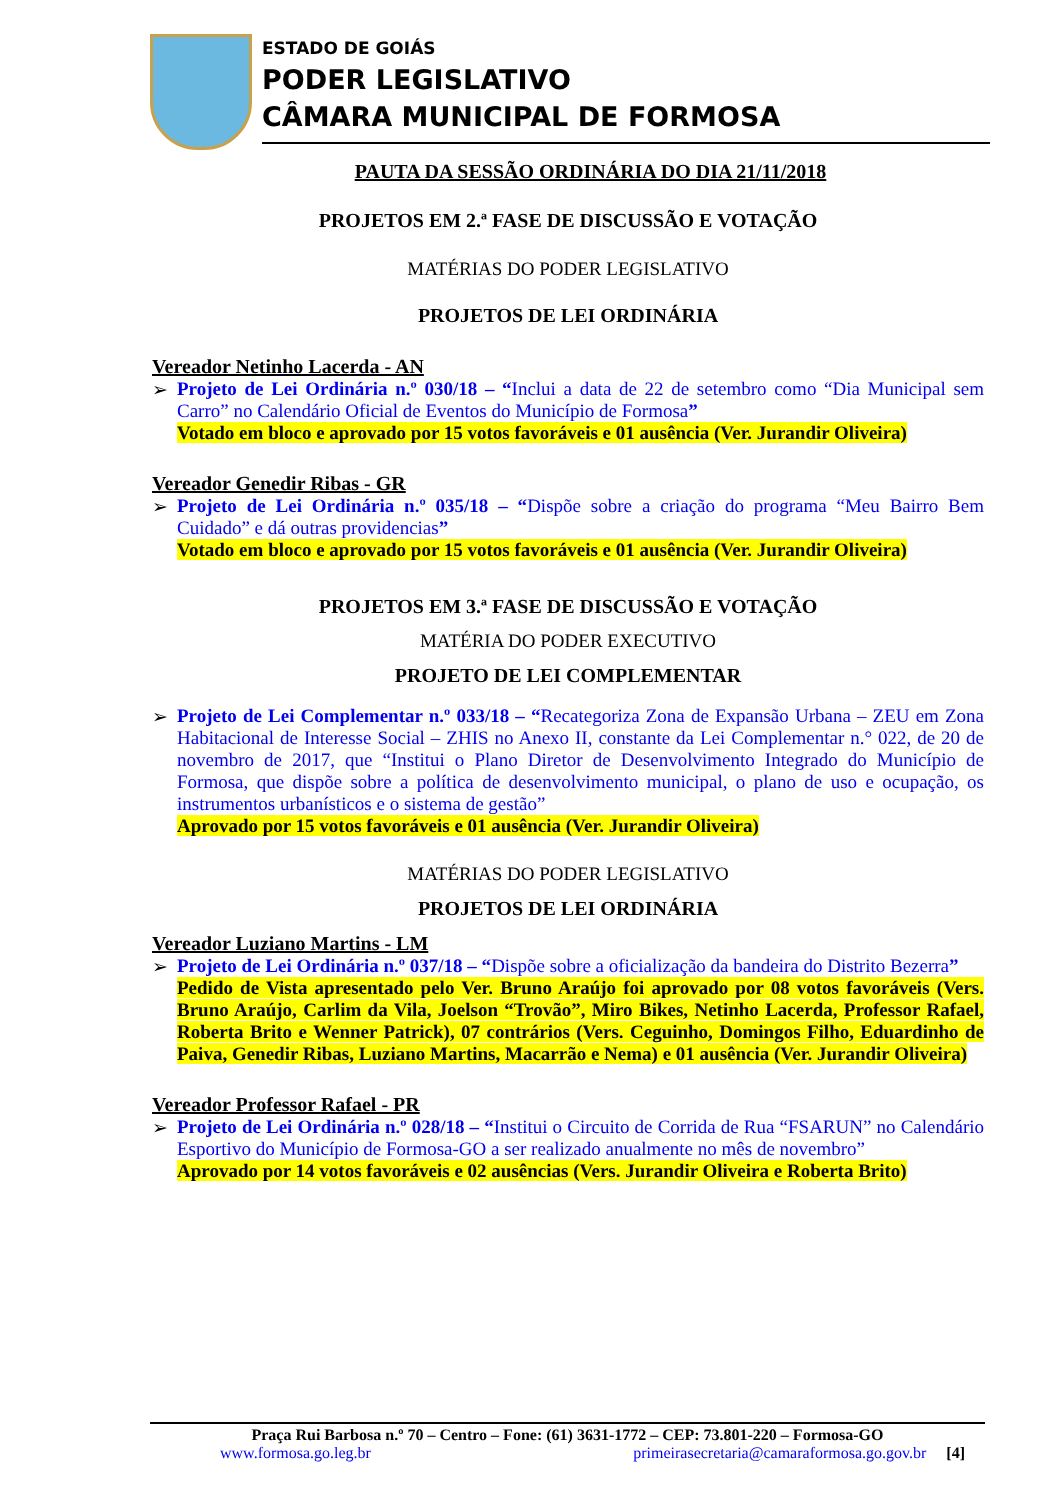ESTADO DE GOIÁS
PODER LEGISLATIVO
CÂMARA MUNICIPAL DE FORMOSA
PAUTA DA SESSÃO ORDINÁRIA DO DIA 21/11/2018
PROJETOS EM 2.ª FASE DE DISCUSSÃO E VOTAÇÃO
MATÉRIAS DO PODER LEGISLATIVO
PROJETOS DE LEI ORDINÁRIA
Vereador Netinho Lacerda - AN
➢ Projeto de Lei Ordinária n.º 030/18 – “Inclui a data de 22 de setembro como “Dia Municipal sem Carro” no Calendário Oficial de Eventos do Município de Formosa”
Votado em bloco e aprovado por 15 votos favoráveis e 01 ausência (Ver. Jurandir Oliveira)
Vereador Genedir Ribas - GR
➢ Projeto de Lei Ordinária n.º 035/18 – “Dispõe sobre a criação do programa “Meu Bairro Bem Cuidado” e dá outras providencias”
Votado em bloco e aprovado por 15 votos favoráveis e 01 ausência (Ver. Jurandir Oliveira)
PROJETOS EM 3.ª FASE DE DISCUSSÃO E VOTAÇÃO
MATÉRIA DO PODER EXECUTIVO
PROJETO DE LEI COMPLEMENTAR
➢ Projeto de Lei Complementar n.º 033/18 – “Recategoriza Zona de Expansão Urbana – ZEU em Zona Habitacional de Interesse Social – ZHIS no Anexo II, constante da Lei Complementar n.° 022, de 20 de novembro de 2017, que “Institui o Plano Diretor de Desenvolvimento Integrado do Município de Formosa, que dispõe sobre a política de desenvolvimento municipal, o plano de uso e ocupação, os instrumentos urbanísticos e o sistema de gestão”
Aprovado por 15 votos favoráveis e 01 ausência (Ver. Jurandir Oliveira)
MATÉRIAS DO PODER LEGISLATIVO
PROJETOS DE LEI ORDINÁRIA
Vereador Luziano Martins - LM
➢ Projeto de Lei Ordinária n.º 037/18 – “Dispõe sobre a oficialização da bandeira do Distrito Bezerra”
Pedido de Vista apresentado pelo Ver. Bruno Araújo foi aprovado por 08 votos favoráveis (Vers. Bruno Araújo, Carlim da Vila, Joelson “Trovão”, Miro Bikes, Netinho Lacerda, Professor Rafael, Roberta Brito e Wenner Patrick), 07 contrários (Vers. Ceguinho, Domingos Filho, Eduardinho de Paiva, Genedir Ribas, Luziano Martins, Macarrão e Nema) e 01 ausência (Ver. Jurandir Oliveira)
Vereador Professor Rafael - PR
➢ Projeto de Lei Ordinária n.º 028/18 – “Institui o Circuito de Corrida de Rua “FSARUN” no Calendário Esportivo do Município de Formosa-GO a ser realizado anualmente no mês de novembro”
Aprovado por 14 votos favoráveis e 02 ausências (Vers. Jurandir Oliveira e Roberta Brito)
Praça Rui Barbosa n.º 70 – Centro – Fone: (61) 3631-1772 – CEP: 73.801-220 – Formosa-GO
www.formosa.go.leg.br primeirasecretaria@camaraformosa.go.gov.br [4]